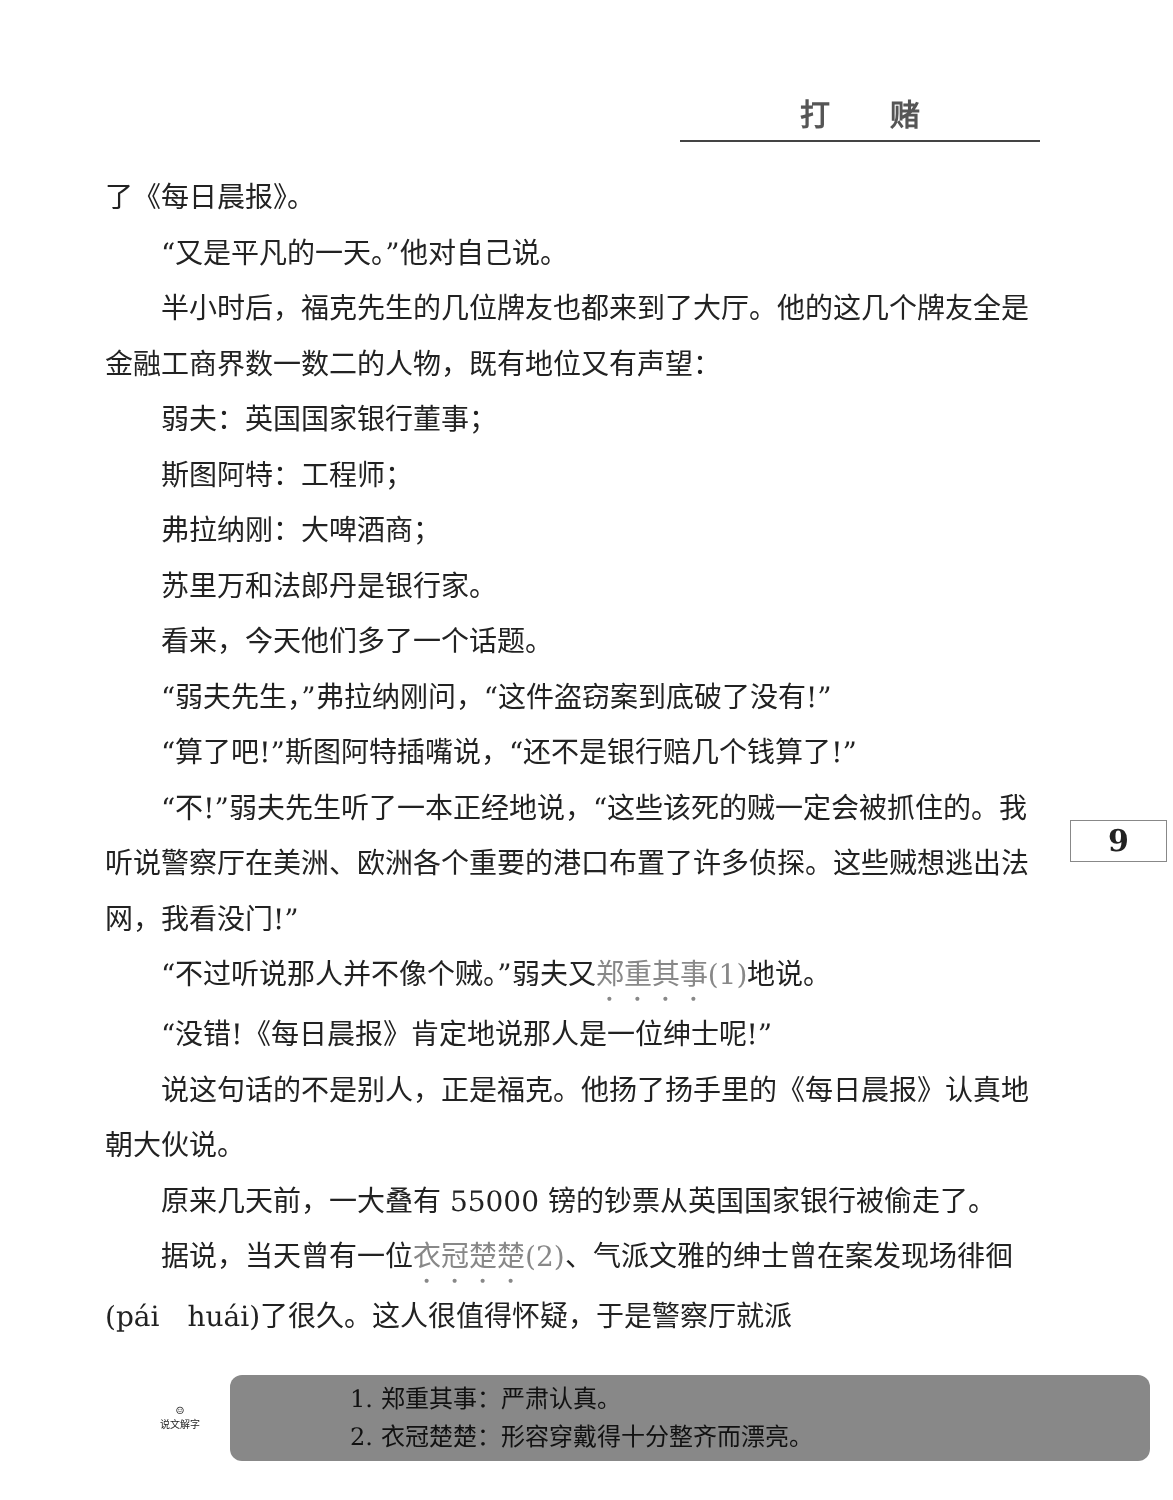打赌
9
了《每日晨报》。
“又是平凡的一天。”他对自己说。
半小时后，福克先生的几位牌友也都来到了大厅。他的这几个牌友全是金融工商界数一数二的人物，既有地位又有声望：
弱夫：英国国家银行董事；
斯图阿特：工程师；
弗拉纳刚：大啤酒商；
苏里万和法郎丹是银行家。
看来，今天他们多了一个话题。
“弱夫先生，”弗拉纳刚问，“这件盗窃案到底破了没有!”
“算了吧!”斯图阿特插嘴说，“还不是银行赔几个钱算了!”
“不!”弱夫先生听了一本正经地说，“这些该死的贼一定会被抓住的。我听说警察厅在美洲、欧洲各个重要的港口布置了许多侦探。这些贼想逃出法网，我看没门!”
“不过听说那人并不像个贼。”弱夫又郑重其事(1) 地说。
“没错!《每日晨报》肯定地说那人是一位绅士呢!”
说这句话的不是别人，正是福克。他扬了扬手里的《每日晨报》认真地朝大伙说。
原来几天前，一大叠有 55000 镑的钞票从英国国家银行被偷走了。
据说，当天曾有一位衣冠楚楚(2)、气派文雅的绅士曾在案发现场徘徊(pái　huái)了很久。这人很值得怀疑，于是警察厅就派
☺
说文解字
1. 郑重其事：严肃认真。
2. 衣冠楚楚：形容穿戴得十分整齐而漂亮。